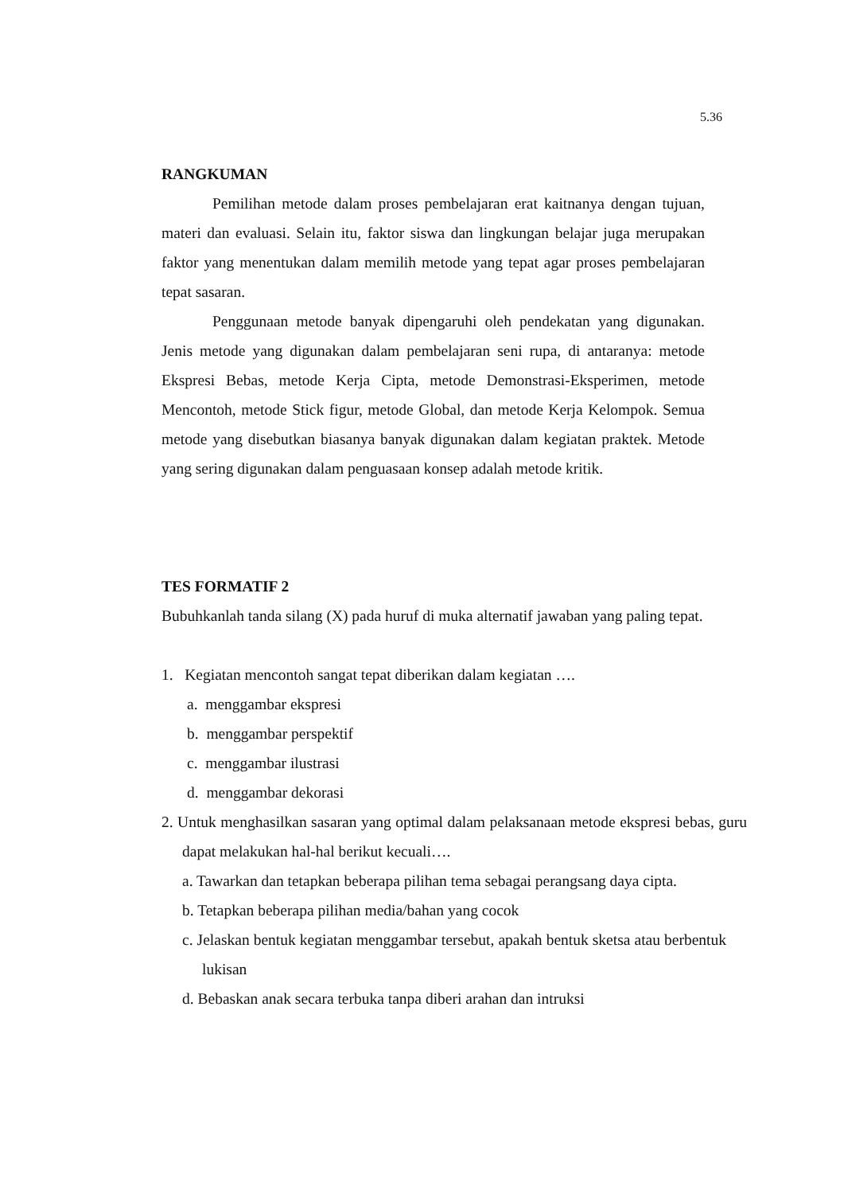5.36
RANGKUMAN
Pemilihan metode dalam proses pembelajaran erat kaitnanya dengan tujuan, materi dan evaluasi. Selain itu, faktor siswa dan lingkungan belajar juga merupakan faktor yang menentukan dalam memilih metode yang tepat agar proses pembelajaran tepat sasaran.
Penggunaan metode banyak dipengaruhi oleh pendekatan yang digunakan. Jenis metode yang digunakan dalam pembelajaran seni rupa, di antaranya: metode Ekspresi Bebas, metode Kerja Cipta, metode Demonstrasi-Eksperimen, metode Mencontoh, metode Stick figur, metode Global, dan metode Kerja Kelompok. Semua metode yang disebutkan biasanya banyak digunakan dalam kegiatan praktek. Metode yang sering digunakan dalam penguasaan konsep adalah metode kritik.
TES FORMATIF 2
Bubuhkanlah tanda silang (X) pada huruf di muka alternatif jawaban yang paling tepat.
1. Kegiatan mencontoh sangat tepat diberikan dalam kegiatan ….
a. menggambar ekspresi
b. menggambar perspektif
c. menggambar ilustrasi
d. menggambar dekorasi
2. Untuk menghasilkan sasaran yang optimal dalam pelaksanaan metode ekspresi bebas, guru dapat melakukan hal-hal berikut kecuali….
a. Tawarkan dan tetapkan beberapa pilihan tema sebagai perangsang daya cipta.
b. Tetapkan beberapa pilihan media/bahan yang cocok
c. Jelaskan bentuk kegiatan menggambar tersebut, apakah bentuk sketsa atau berbentuk lukisan
d. Bebaskan anak secara terbuka tanpa diberi arahan dan intruksi